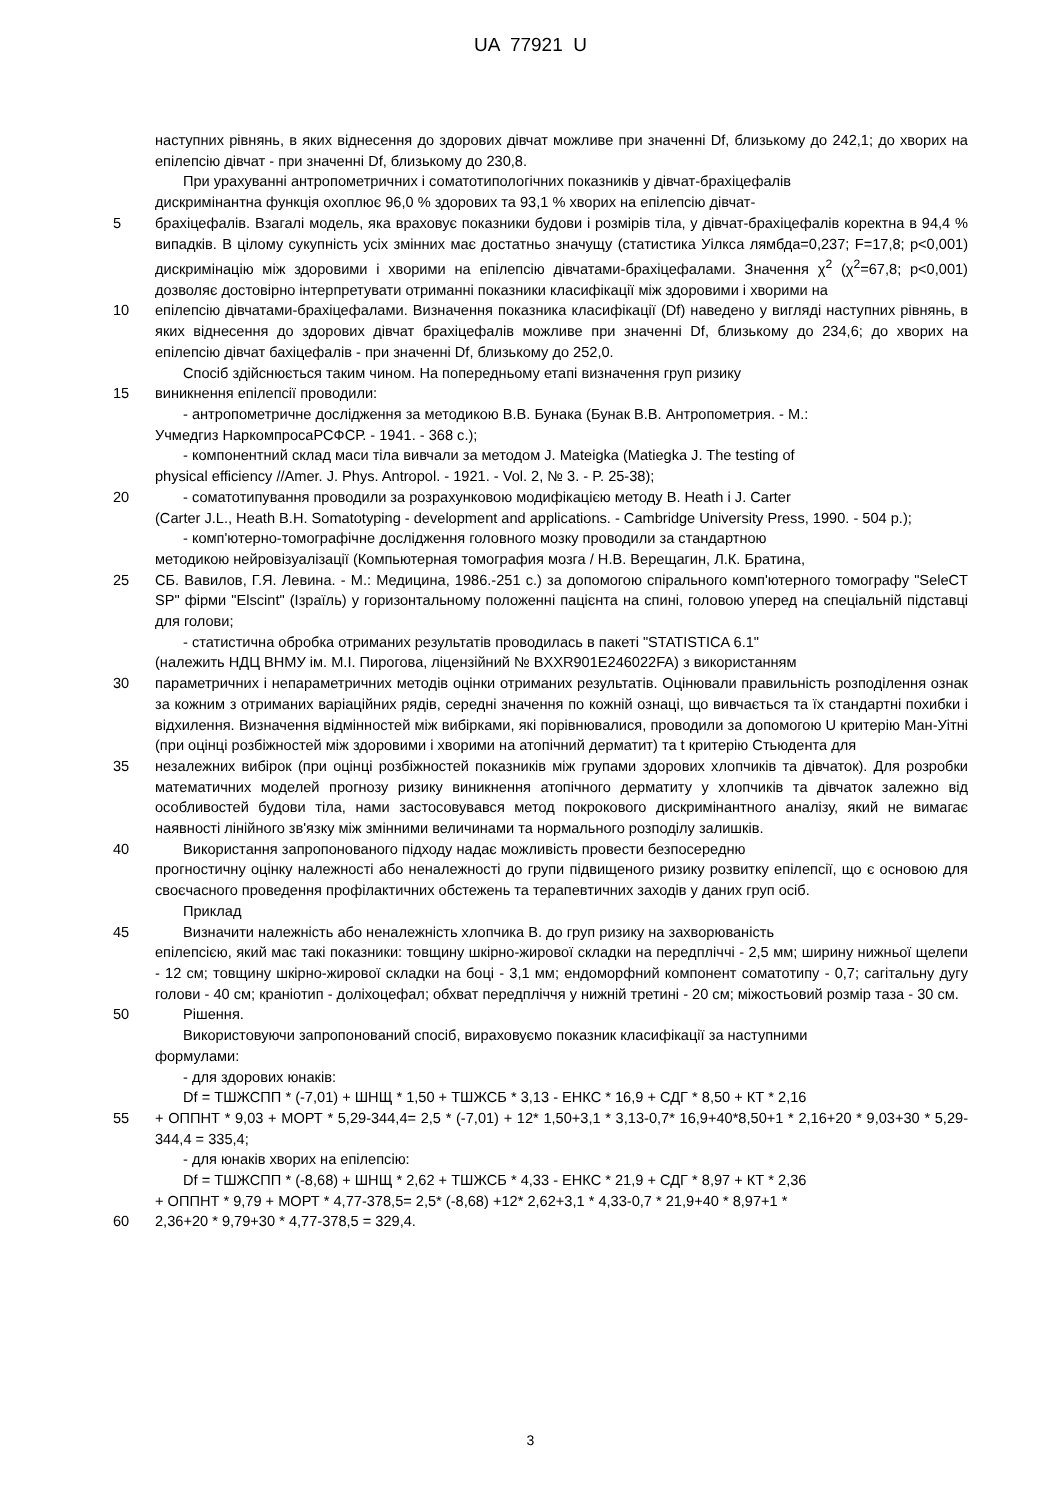UA 77921 U
наступних рівнянь, в яких віднесення до здорових дівчат можливе при значенні Df, близькому до 242,1; до хворих на епілепсію дівчат - при значенні Df, близькому до 230,8.
При урахуванні антропометричних і соматотипологічних показників у дівчат-брахіцефалів
дискримінантна функція охоплює 96,0 % здорових та 93,1 % хворих на епілепсію дівчат-
5 брахіцефалів. Взагалі модель, яка враховує показники будови і розмірів тіла, у дівчат-брахіцефалів коректна в 94,4 % випадків. В цілому сукупність усіх змінних має достатньо значущу (статистика Уілкса лямбда=0,237; F=17,8; p<0,001) дискримінацію між здоровими і хворими на епілепсію дівчатами-брахіцефалами. Значення χ<sup>2</sup> (χ<sup>2</sup>=67,8; p<0,001) дозволяє достовірно інтерпретувати отриманні показники класифікації між здоровими і хворими на
10 епілепсію дівчатами-брахіцефалами. Визначення показника класифікації (Df) наведено у вигляді наступних рівнянь, в яких віднесення до здорових дівчат брахіцефалів можливе при значенні Df, близькому до 234,6; до хворих на епілепсію дівчат бахіцефалів - при значенні Df, близькому до 252,0.
Спосіб здійснюється таким чином. На попередньому етапі визначення груп ризику
15 виникнення епілепсії проводили:
- антропометричне дослідження за методикою В.В. Бунака (Бунак В.В. Антропометрия. - М.:
Учмедгиз НаркомпросаРСФСР. - 1941. - 368 с.);
- компонентний склад маси тіла вивчали за методом J. Mateigka (Matiegka J. The testing of
physical efficiency //Amer. J. Phys. Antropol. - 1921. - Vol. 2, № 3. - P. 25-38);
20 - соматотипування проводили за розрахунковою модифікацією методу B. Heath і J. Carter
(Carter J.L., Heath B.H. Somatotyping - development and applications. - Cambridge University Press, 1990. - 504 р.);
- комп'ютерно-томографічне дослідження головного мозку проводили за стандартною
методикою нейровізуалізації (Компьютерная томография мозга / Н.В. Верещагин, Л.К. Братина,
25 СБ. Вавилов, Г.Я. Левина. - М.: Медицина, 1986.-251 с.) за допомогою спірального комп'ютерного томографу "SeleCT SP" фірми "Elscint" (Ізраїль) у горизонтальному положенні пацієнта на спині, головою уперед на спеціальній підставці для голови;
- статистична обробка отриманих результатів проводилась в пакеті "STATISTICA 6.1"
(належить НДЦ ВНМУ ім. М.І. Пирогова, ліцензійний № BXXR901E246022FA) з використанням
30 параметричних і непараметричних методів оцінки отриманих результатів. Оцінювали правильність розподілення ознак за кожним з отриманих варіаційних рядів, середні значення по кожній ознаці, що вивчається та їх стандартні похибки і відхилення. Визначення відмінностей між вибірками, які порівнювалися, проводили за допомогою U критерію Ман-Уітні (при оцінці розбіжностей між здоровими і хворими на атопічний дерматит) та t критерію Стьюдента для
35 незалежних вибірок (при оцінці розбіжностей показників між групами здорових хлопчиків та дівчаток). Для розробки математичних моделей прогнозу ризику виникнення атопічного дерматиту у хлопчиків та дівчаток залежно від особливостей будови тіла, нами застосовувався метод покрокового дискримінантного аналізу, який не вимагає наявності лінійного зв'язку між змінними величинами та нормального розподілу залишків.
40 Використання запропонованого підходу надає можливість провести безпосередню
прогностичну оцінку належності або неналежності до групи підвищеного ризику розвитку епілепсії, що є основою для своєчасного проведення профілактичних обстежень та терапевтичних заходів у даних груп осіб.
Приклад
45 Визначити належність або неналежність хлопчика В. до груп ризику на захворюваність
епілепсією, який має такі показники: товщину шкірно-жирової складки на передпліччі - 2,5 мм; ширину нижньої щелепи - 12 см; товщину шкірно-жирової складки на боці - 3,1 мм; ендоморфний компонент соматотипу - 0,7; сагітальну дугу голови - 40 см; краніотип - доліхоцефал; обхват передпліччя у нижній третині - 20 см; міжостьовий розмір таза - 30 см.
50 Рішення.
Використовуючи запропонований спосіб, вираховуємо показник класифікації за наступними
формулами:
- для здорових юнаків:
Df = ТШЖСПП * (-7,01) + ШНЩ * 1,50 + ТШЖСБ * 3,13 - ЕНКС * 16,9 + СДГ * 8,50 + КТ * 2,16
55 + ОППНТ * 9,03 + МОРТ * 5,29-344,4= 2,5 * (-7,01) + 12* 1,50+3,1 * 3,13-0,7* 16,9+40*8,50+1 * 2,16+20 * 9,03+30 * 5,29-344,4 = 335,4;
- для юнаків хворих на епілепсію:
Df = ТШЖСПП * (-8,68) + ШНЩ * 2,62 + ТШЖСБ * 4,33 - ЕНКС * 21,9 + СДГ * 8,97 + КТ * 2,36
+ ОППНТ * 9,79 + МОРТ * 4,77-378,5= 2,5* (-8,68) +12* 2,62+3,1 * 4,33-0,7 * 21,9+40 * 8,97+1 *
60 2,36+20 * 9,79+30 * 4,77-378,5 = 329,4.
3